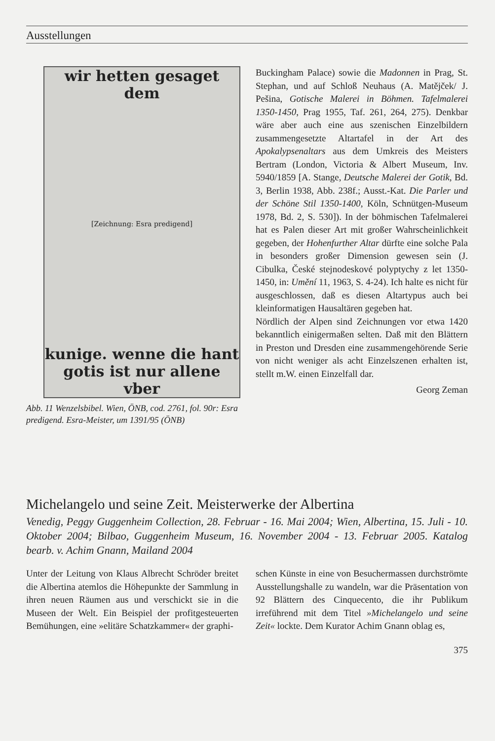Ausstellungen
wir hetten gesaget dem
[Zeichnung: Esra predigend]
kunige. wenne die hant
gotis ist nur allene vber
Abb. 11 Wenzelsbibel. Wien, ÖNB, cod. 2761, fol. 90r: Esra predigend. Esra-Meister, um 1391/95 (ÖNB)
Buckingham Palace) sowie die Madonnen in Prag, St. Stephan, und auf Schloß Neuhaus (A. Matějček/ J. Pešina, Gotische Malerei in Böhmen. Tafelmalerei 1350-1450, Prag 1955, Taf. 261, 264, 275). Denkbar wäre aber auch eine aus szenischen Einzelbildern zusammengesetzte Altartafel in der Art des Apokalypsenaltars aus dem Umkreis des Meisters Bertram (London, Victoria & Albert Museum, Inv. 5940/1859 [A. Stange, Deutsche Malerei der Gotik, Bd. 3, Berlin 1938, Abb. 238f.; Ausst.-Kat. Die Parler und der Schöne Stil 1350-1400, Köln, Schnütgen-Museum 1978, Bd. 2, S. 530]). In der böhmischen Tafelmalerei hat es Palen dieser Art mit großer Wahrscheinlichkeit gegeben, der Hohenfurther Altar dürfte eine solche Pala in besonders großer Dimension gewesen sein (J. Cibulka, České stejnodeskové polyptychy z let 1350-1450, in: Umění 11, 1963, S. 4-24). Ich halte es nicht für ausgeschlossen, daß es diesen Altartypus auch bei kleinformatigen Hausaltären gegeben hat.
Nördlich der Alpen sind Zeichnungen vor etwa 1420 bekanntlich einigermaßen selten. Daß mit den Blättern in Preston und Dresden eine zusammengehörende Serie von nicht weniger als acht Einzelszenen erhalten ist, stellt m.W. einen Einzelfall dar.
Georg Zeman
Michelangelo und seine Zeit. Meisterwerke der Albertina
Venedig, Peggy Guggenheim Collection, 28. Februar - 16. Mai 2004; Wien, Albertina, 15. Juli - 10. Oktober 2004; Bilbao, Guggenheim Museum, 16. November 2004 - 13. Februar 2005. Katalog bearb. v. Achim Gnann, Mailand 2004
Unter der Leitung von Klaus Albrecht Schröder breitet die Albertina atemlos die Höhepunkte der Sammlung in ihren neuen Räumen aus und verschickt sie in die Museen der Welt. Ein Beispiel der profitgesteuerten Bemühungen, eine »elitäre Schatzkammer« der graphi-
schen Künste in eine von Besuchermassen durchströmte Ausstellungshalle zu wandeln, war die Präsentation von 92 Blättern des Cinquecento, die ihr Publikum irreführend mit dem Titel »Michelangelo und seine Zeit« lockte. Dem Kurator Achim Gnann oblag es,
375